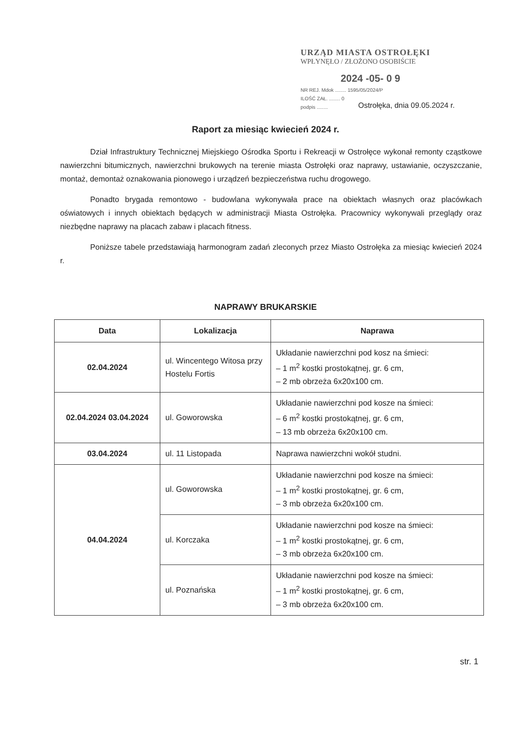URZĄD MIASTA OSTROŁĘKI
WPŁYNĘŁO / ZŁOŻONO OSOBIŚCIE
2024 -05- 0 9
NR REJ. Mdok ........ 1595/05/2024/P
ILOŚĆ ZAŁ. ........ 0
podpis ........
Ostrołęka, dnia 09.05.2024 r.
Raport za miesiąc kwiecień 2024 r.
Dział Infrastruktury Technicznej Miejskiego Ośrodka Sportu i Rekreacji w Ostrołęce wykonał remonty cząstkowe nawierzchni bitumicznych, nawierzchni brukowych na terenie miasta Ostrołęki oraz naprawy, ustawianie, oczyszczanie, montaż, demontaż oznakowania pionowego i urządzeń bezpieczeństwa ruchu drogowego.
Ponadto brygada remontowo - budowlana wykonywała prace na obiektach własnych oraz placówkach oświatowych i innych obiektach będących w administracji Miasta Ostrołęka. Pracownicy wykonywali przeglądy oraz niezbędne naprawy na placach zabaw i placach fitness.
Poniższe tabele przedstawiają harmonogram zadań zleconych przez Miasto Ostrołęka za miesiąc kwiecień 2024 r.
NAPRAWY BRUKARSKIE
| Data | Lokalizacja | Naprawa |
| --- | --- | --- |
| 02.04.2024 | ul. Wincentego Witosa przy Hostelu Fortis | Układanie nawierzchni pod kosz na śmieci: – 1 m<sup>2</sup> kostki prostokątnej, gr. 6 cm, – 2 mb obrzeża 6x20x100 cm. |
| 02.04.2024 03.04.2024 | ul. Goworowska | Układanie nawierzchni pod kosze na śmieci: – 6 m<sup>2</sup> kostki prostokątnej, gr. 6 cm, – 13 mb obrzeża 6x20x100 cm. |
| 03.04.2024 | ul. 11 Listopada | Naprawa nawierzchni wokół studni. |
| 04.04.2024 | ul. Goworowska | Układanie nawierzchni pod kosze na śmieci: – 1 m<sup>2</sup> kostki prostokątnej, gr. 6 cm, – 3 mb obrzeża 6x20x100 cm. |
| | ul. Korczaka | Układanie nawierzchni pod kosze na śmieci: – 1 m<sup>2</sup> kostki prostokątnej, gr. 6 cm, – 3 mb obrzeża 6x20x100 cm. |
| | ul. Poznańska | Układanie nawierzchni pod kosze na śmieci: – 1 m<sup>2</sup> kostki prostokątnej, gr. 6 cm, – 3 mb obrzeża 6x20x100 cm. |
str. 1